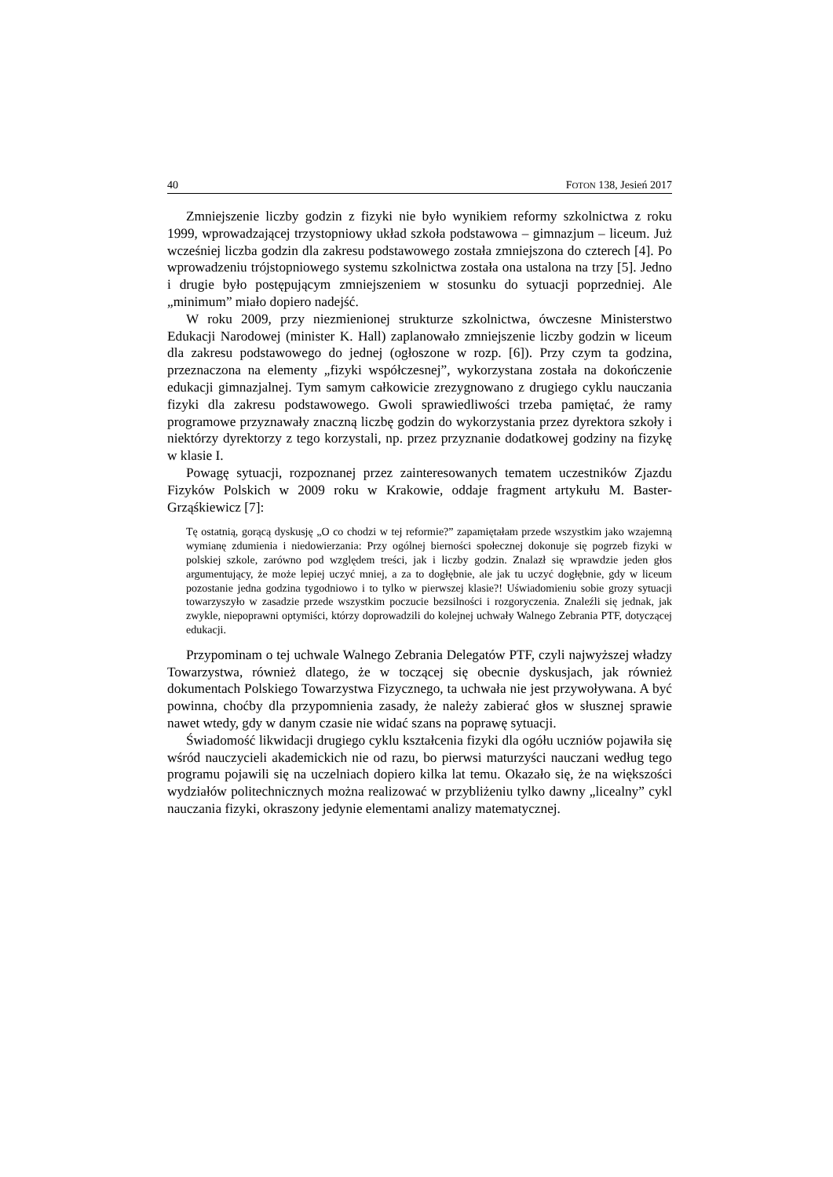40 FOTON 138, Jesień 2017
Zmniejszenie liczby godzin z fizyki nie było wynikiem reformy szkolnictwa z roku 1999, wprowadzającej trzystopniowy układ szkoła podstawowa – gimnazjum – liceum. Już wcześniej liczba godzin dla zakresu podstawowego została zmniejszona do czterech [4]. Po wprowadzeniu trójstopniowego systemu szkolnictwa została ona ustalona na trzy [5]. Jedno i drugie było postępującym zmniejszeniem w stosunku do sytuacji poprzedniej. Ale „minimum” miało dopiero nadejść.
W roku 2009, przy niezmienionej strukturze szkolnictwa, ówczesne Ministerstwo Edukacji Narodowej (minister K. Hall) zaplanowało zmniejszenie liczby godzin w liceum dla zakresu podstawowego do jednej (ogłoszone w rozp. [6]). Przy czym ta godzina, przeznaczona na elementy „fizyki współczesnej”, wykorzystana została na dokończenie edukacji gimnazjalnej. Tym samym całkowicie zrezygnowano z drugiego cyklu nauczania fizyki dla zakresu podstawowego. Gwoli sprawiedliwości trzeba pamiętać, że ramy programowe przyznawały znaczną liczbę godzin do wykorzystania przez dyrektora szkoły i niektórzy dyrektorzy z tego korzystali, np. przez przyznanie dodatkowej godziny na fizykę w klasie I.
Powagę sytuacji, rozpoznanej przez zainteresowanych tematem uczestników Zjazdu Fizyków Polskich w 2009 roku w Krakowie, oddaje fragment artykułu M. Baster-Grząśkiewicz [7]:
Tę ostatnią, gorącą dyskusję „O co chodzi w tej reformie?” zapamiętałam przede wszystkim jako wzajemną wymianę zdumienia i niedowierzania: Przy ogólnej bierności społecznej dokonuje się pogrzeb fizyki w polskiej szkole, zarówno pod względem treści, jak i liczby godzin. Znalazł się wprawdzie jeden głos argumentujący, że może lepiej uczyć mniej, a za to dogłębnie, ale jak tu uczyć dogłębnie, gdy w liceum pozostanie jedna godzina tygodniowo i to tylko w pierwszej klasie?! Uświadomieniu sobie grozy sytuacji towarzyszyło w zasadzie przede wszystkim poczucie bezsilności i rozgoryczenia. Znaleźli się jednak, jak zwykle, niepoprawni optymiści, którzy doprowadzili do kolejnej uchwały Walnego Zebrania PTF, dotyczącej edukacji.
Przypominam o tej uchwale Walnego Zebrania Delegatów PTF, czyli najwyższej władzy Towarzystwa, również dlatego, że w toczącej się obecnie dyskusjach, jak również dokumentach Polskiego Towarzystwa Fizycznego, ta uchwała nie jest przywoływana. A być powinna, choćby dla przypomnienia zasady, że należy zabierać głos w słusznej sprawie nawet wtedy, gdy w danym czasie nie widać szans na poprawę sytuacji.
Świadomość likwidacji drugiego cyklu kształcenia fizyki dla ogółu uczniów pojawiła się wśród nauczycieli akademickich nie od razu, bo pierwsi maturzyści nauczani według tego programu pojawili się na uczelniach dopiero kilka lat temu. Okazało się, że na większości wydziałów politechnicznych można realizować w przybliżeniu tylko dawny „licealny” cykl nauczania fizyki, okraszony jedynie elementami analizy matematycznej.